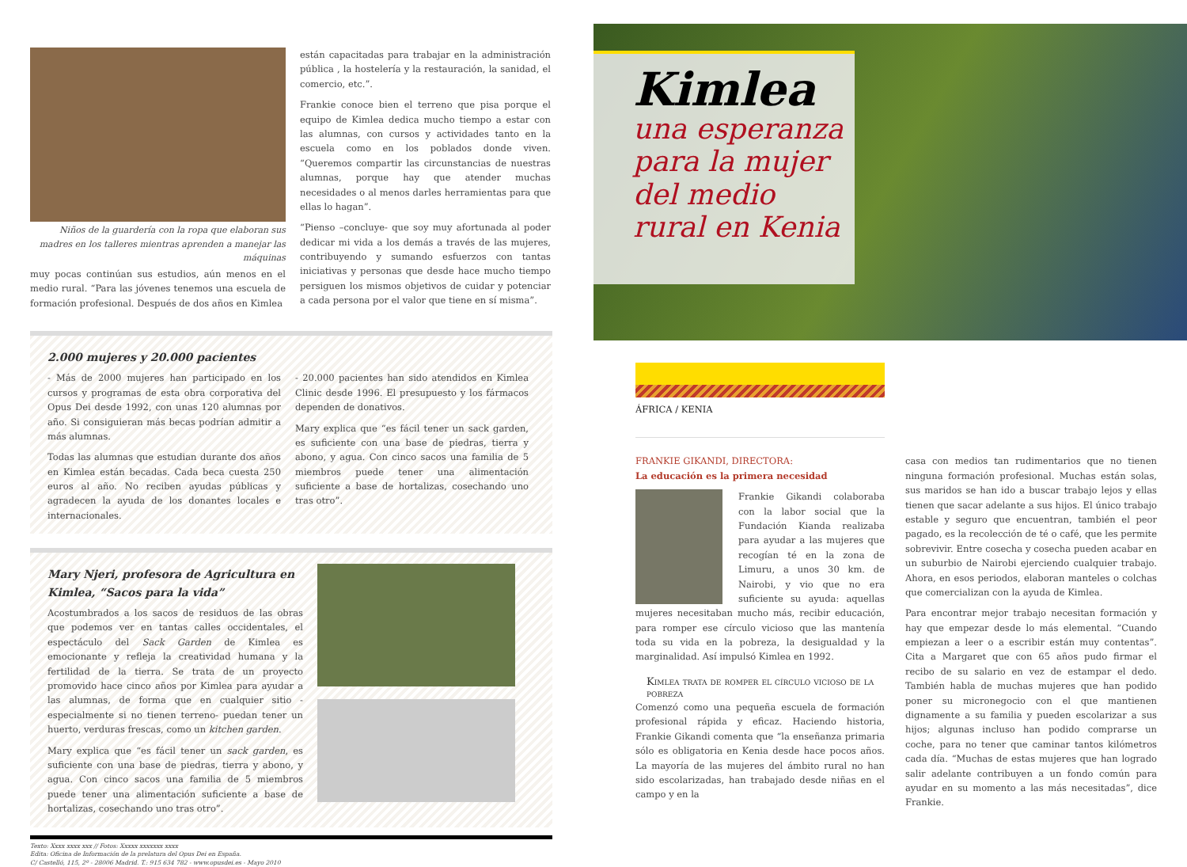Niños de la guardería con la ropa que elaboran sus madres en los talleres mientras aprenden a manejar las máquinas
muy pocas continúan sus estudios, aún menos en el medio rural. “Para las jóvenes tenemos una escuela de formación profesional. Después de dos años en Kimlea
están capacitadas para trabajar en la administración pública , la hostelería y la restauración, la sanidad, el comercio, etc.”.
Frankie conoce bien el terreno que pisa porque el equipo de Kimlea dedica mucho tiempo a estar con las alumnas, con cursos y actividades tanto en la escuela como en los poblados donde viven. “Queremos compartir las circunstancias de nuestras alumnas, porque hay que atender muchas necesidades o al menos darles herramientas para que ellas lo hagan”.
“Pienso –concluye- que soy muy afortunada al poder dedicar mi vida a los demás a través de las mujeres, contribuyendo y sumando esfuerzos con tantas iniciativas y personas que desde hace mucho tiempo persiguen los mismos objetivos de cuidar y potenciar a cada persona por el valor que tiene en sí misma”.
2.000 mujeres y 20.000 pacientes
- Más de 2000 mujeres han participado en los cursos y programas de esta obra corporativa del Opus Dei desde 1992, con unas 120 alumnas por año. Si consiguieran más becas podrían admitir a más alumnas.
Todas las alumnas que estudian durante dos años en Kimlea están becadas. Cada beca cuesta 250 euros al año. No reciben ayudas públicas y agradecen la ayuda de los donantes locales e internacionales.
- 20.000 pacientes han sido atendidos en Kimlea Clinic desde 1996. El presupuesto y los fármacos dependen de donativos.
Mary explica que “es fácil tener un sack garden, es suficiente con una base de piedras, tierra y abono, y agua. Con cinco sacos una familia de 5 miembros puede tener una alimentación suficiente a base de hortalizas, cosechando uno tras otro”.
Mary Njeri, profesora de Agricultura en Kimlea, “Sacos para la vida”
Acostumbrados a los sacos de residuos de las obras que podemos ver en tantas calles occidentales, el espectáculo del Sack Garden de Kimlea es emocionante y refleja la creatividad humana y la fertilidad de la tierra. Se trata de un proyecto promovido hace cinco años por Kimlea para ayudar a las alumnas, de forma que en cualquier sitio -especialmente si no tienen terreno- puedan tener un huerto, verduras frescas, como un kitchen garden.
Mary explica que “es fácil tener un sack garden, es suficiente con una base de piedras, tierra y abono, y agua. Con cinco sacos una familia de 5 miembros puede tener una alimentación suficiente a base de hortalizas, cosechando uno tras otro”.
Texto: Xxxx xxxx xxx // Fotos: Xxxxx xxxxxxx xxxx
Edita: Oficina de Información de la prelatura del Opus Dei en España.
C/ Castelló, 115, 2º - 28006 Madrid. T.: 915 634 782 - www.opusdei.es - Mayo 2010
Kimlea
una esperanza para la mujer del medio rural en Kenia
ÁFRICA / KENIA
FRANKIE GIKANDI, DIRECTORA:
La educación es la primera necesidad
Frankie Gikandi colaboraba con la labor social que la Fundación Kianda realizaba para ayudar a las mujeres que recogían té en la zona de Limuru, a unos 30 km. de Nairobi, y vio que no era suficiente su ayuda: aquellas mujeres necesitaban mucho más, recibir educación, para romper ese círculo vicioso que las mantenía toda su vida en la pobreza, la desigualdad y la marginalidad. Así impulsó Kimlea en 1992.
Kimlea trata de romper el círculo vicioso de la pobreza
Comenzó como una pequeña escuela de formación profesional rápida y eficaz. Haciendo historia, Frankie Gikandi comenta que “la enseñanza primaria sólo es obligatoria en Kenia desde hace pocos años. La mayoría de las mujeres del ámbito rural no han sido escolarizadas, han trabajado desde niñas en el campo y en la
casa con medios tan rudimentarios que no tienen ninguna formación profesional. Muchas están solas, sus maridos se han ido a buscar trabajo lejos y ellas tienen que sacar adelante a sus hijos. El único trabajo estable y seguro que encuentran, también el peor pagado, es la recolección de té o café, que les permite sobrevivir. Entre cosecha y cosecha pueden acabar en un suburbio de Nairobi ejerciendo cualquier trabajo. Ahora, en esos periodos, elaboran manteles o colchas que comercializan con la ayuda de Kimlea.
Para encontrar mejor trabajo necesitan formación y hay que empezar desde lo más elemental. “Cuando empiezan a leer o a escribir están muy contentas”. Cita a Margaret que con 65 años pudo firmar el recibo de su salario en vez de estampar el dedo. También habla de muchas mujeres que han podido poner su micronegocio con el que mantienen dignamente a su familia y pueden escolarizar a sus hijos; algunas incluso han podido comprarse un coche, para no tener que caminar tantos kilómetros cada día. “Muchas de estas mujeres que han logrado salir adelante contribuyen a un fondo común para ayudar en su momento a las más necesitadas”, dice Frankie.